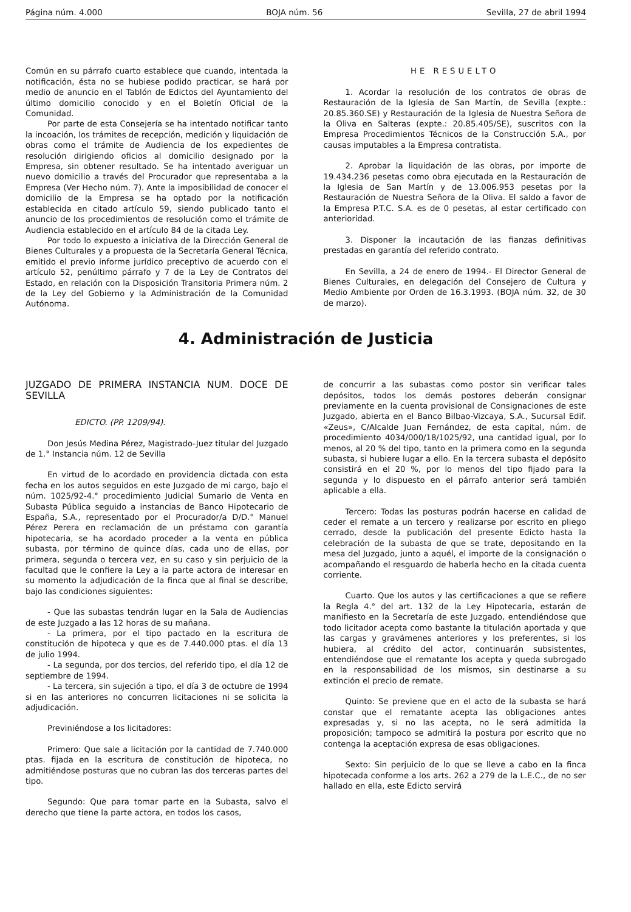Página núm. 4.000 BOJA núm. 56 Sevilla, 27 de abril 1994
Común en su párrafo cuarto establece que cuando, intentada la notificación, ésta no se hubiese podido practicar, se hará por medio de anuncio en el Tablón de Edictos del Ayuntamiento del último domicilio conocido y en el Boletín Oficial de la Comunidad.
Por parte de esta Consejería se ha intentado notificar tanto la incoación, los trámites de recepción, medición y liquidación de obras como el trámite de Audiencia de los expedientes de resolución dirigiendo oficios al domicilio designado por la Empresa, sin obtener resultado. Se ha intentado averiguar un nuevo domicilio a través del Procurador que representaba a la Empresa (Ver Hecho núm. 7). Ante la imposibilidad de conocer el domicilio de la Empresa se ha optado por la notificación establecida en citado artículo 59, siendo publicado tanto el anuncio de los procedimientos de resolución como el trámite de Audiencia establecido en el artículo 84 de la citada Ley.
Por todo lo expuesto a iniciativa de la Dirección General de Bienes Culturales y a propuesta de la Secretaría General Técnica, emitido el previo informe jurídico preceptivo de acuerdo con el artículo 52, penúltimo párrafo y 7 de la Ley de Contratos del Estado, en relación con la Disposición Transitoria Primera núm. 2 de la Ley del Gobierno y la Administración de la Comunidad Autónoma.
HE RESUELTO
1. Acordar la resolución de los contratos de obras de Restauración de la Iglesia de San Martín, de Sevilla (expte.: 20.85.360.SE) y Restauración de la Iglesia de Nuestra Señora de la Oliva en Salteras (expte.: 20.85.405/SE), suscritos con la Empresa Procedimientos Técnicos de la Construcción S.A., por causas imputables a la Empresa contratista.
2. Aprobar la liquidación de las obras, por importe de 19.434.236 pesetas como obra ejecutada en la Restauración de la Iglesia de San Martín y de 13.006.953 pesetas por la Restauración de Nuestra Señora de la Oliva. El saldo a favor de la Empresa P.T.C. S.A. es de 0 pesetas, al estar certificado con anterioridad.
3. Disponer la incautación de las fianzas definitivas prestadas en garantía del referido contrato.
En Sevilla, a 24 de enero de 1994.- El Director General de Bienes Culturales, en delegación del Consejero de Cultura y Medio Ambiente por Orden de 16.3.1993. (BOJA núm. 32, de 30 de marzo).
4. Administración de Justicia
JUZGADO DE PRIMERA INSTANCIA NUM. DOCE DE SEVILLA
EDICTO. (PP. 1209/94).
Don Jesús Medina Pérez, Magistrado-Juez titular del Juzgado de 1.° Instancia núm. 12 de Sevilla
En virtud de lo acordado en providencia dictada con esta fecha en los autos seguidos en este Juzgado de mi cargo, bajo el núm. 1025/92-4.° procedimiento Judicial Sumario de Venta en Subasta Pública seguido a instancias de Banco Hipotecario de España, S.A., representado por el Procurador/a D/D.° Manuel Pérez Perera en reclamación de un préstamo con garantía hipotecaria, se ha acordado proceder a la venta en pública subasta, por término de quince días, cada uno de ellas, por primera, segunda o tercera vez, en su caso y sin perjuicio de la facultad que le confiere la Ley a la parte actora de interesar en su momento la adjudicación de la finca que al final se describe, bajo las condiciones siguientes:
- Que las subastas tendrán lugar en la Sala de Audiencias de este Juzgado a las 12 horas de su mañana.
- La primera, por el tipo pactado en la escritura de constitución de hipoteca y que es de 7.440.000 ptas. el día 13 de julio 1994.
- La segunda, por dos tercios, del referido tipo, el día 12 de septiembre de 1994.
- La tercera, sin sujeción a tipo, el día 3 de octubre de 1994 si en las anteriores no concurren licitaciones ni se solicita la adjudicación.
Previniéndose a los licitadores:
Primero: Que sale a licitación por la cantidad de 7.740.000 ptas. fijada en la escritura de constitución de hipoteca, no admitiéndose posturas que no cubran las dos terceras partes del tipo.
Segundo: Que para tomar parte en la Subasta, salvo el derecho que tiene la parte actora, en todos los casos,
de concurrir a las subastas como postor sin verificar tales depósitos, todos los demás postores deberán consignar previamente en la cuenta provisional de Consignaciones de este Juzgado, abierta en el Banco Bilbao-Vizcaya, S.A., Sucursal Edif. «Zeus», C/Alcalde Juan Fernández, de esta capital, núm. de procedimiento 4034/000/18/1025/92, una cantidad igual, por lo menos, al 20 % del tipo, tanto en la primera como en la segunda subasta, si hubiere lugar a ello. En la tercera subasta el depósito consistirá en el 20 %, por lo menos del tipo fijado para la segunda y lo dispuesto en el párrafo anterior será también aplicable a ella.
Tercero: Todas las posturas podrán hacerse en calidad de ceder el remate a un tercero y realizarse por escrito en pliego cerrado, desde la publicación del presente Edicto hasta la celebración de la subasta de que se trate, depositando en la mesa del Juzgado, junto a aquél, el importe de la consignación o acompañando el resguardo de haberla hecho en la citada cuenta corriente.
Cuarto. Que los autos y las certificaciones a que se refiere la Regla 4.° del art. 132 de la Ley Hipotecaria, estarán de manifiesto en la Secretaría de este Juzgado, entendiéndose que todo licitador acepta como bastante la titulación aportada y que las cargas y gravámenes anteriores y los preferentes, si los hubiera, al crédito del actor, continuarán subsistentes, entendiéndose que el rematante los acepta y queda subrogado en la responsabilidad de los mismos, sin destinarse a su extinción el precio de remate.
Quinto: Se previene que en el acto de la subasta se hará constar que el rematante acepta las obligaciones antes expresadas y, si no las acepta, no le será admitida la proposición; tampoco se admitirá la postura por escrito que no contenga la aceptación expresa de esas obligaciones.
Sexto: Sin perjuicio de lo que se lleve a cabo en la finca hipotecada conforme a los arts. 262 a 279 de la L.E.C., de no ser hallado en ella, este Edicto servirá